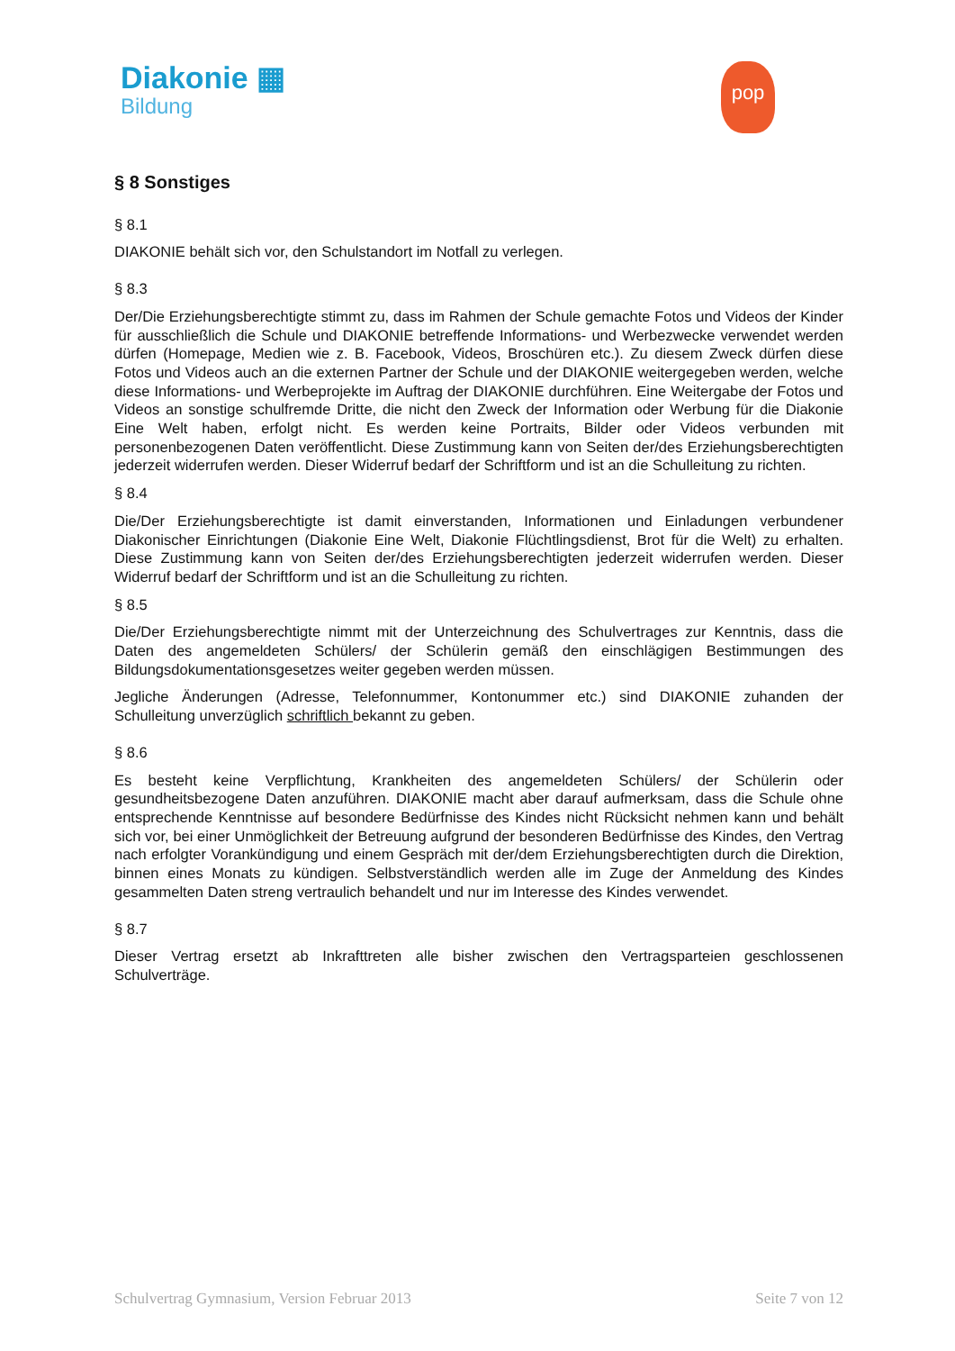Diakonie ▦
Bildung
pop
§ 8 Sonstiges
§ 8.1
DIAKONIE behält sich vor, den Schulstandort im Notfall zu verlegen.
§ 8.3
Der/Die Erziehungsberechtigte stimmt zu, dass im Rahmen der Schule gemachte Fotos und Videos der Kinder für ausschließlich die Schule und DIAKONIE betreffende Informations- und Werbezwecke verwendet werden dürfen (Homepage, Medien wie z. B. Facebook, Videos, Broschüren etc.). Zu diesem Zweck dürfen diese Fotos und Videos auch an die externen Partner der Schule und der DIAKONIE weitergegeben werden, welche diese Informations- und Werbeprojekte im Auftrag der DIAKONIE durchführen. Eine Weitergabe der Fotos und Videos an sonstige schulfremde Dritte, die nicht den Zweck der Information oder Werbung für die Diakonie Eine Welt haben, erfolgt nicht. Es werden keine Portraits, Bilder oder Videos verbunden mit personenbezogenen Daten veröffentlicht. Diese Zustimmung kann von Seiten der/des Erziehungsberechtigten jederzeit widerrufen werden. Dieser Widerruf bedarf der Schriftform und ist an die Schulleitung zu richten.
§ 8.4
Die/Der Erziehungsberechtigte ist damit einverstanden, Informationen und Einladungen verbundener Diakonischer Einrichtungen (Diakonie Eine Welt, Diakonie Flüchtlingsdienst, Brot für die Welt) zu erhalten. Diese Zustimmung kann von Seiten der/des Erziehungsberechtigten jederzeit widerrufen werden. Dieser Widerruf bedarf der Schriftform und ist an die Schulleitung zu richten.
§ 8.5
Die/Der Erziehungsberechtigte nimmt mit der Unterzeichnung des Schulvertrages zur Kenntnis, dass die Daten des angemeldeten Schülers/ der Schülerin gemäß den einschlägigen Bestimmungen des Bildungsdokumentationsgesetzes weiter gegeben werden müssen.
Jegliche Änderungen (Adresse, Telefonnummer, Kontonummer etc.) sind DIAKONIE zuhanden der Schulleitung unverzüglich schriftlich bekannt zu geben.
§ 8.6
Es besteht keine Verpflichtung, Krankheiten des angemeldeten Schülers/ der Schülerin oder gesundheitsbezogene Daten anzuführen. DIAKONIE macht aber darauf aufmerksam, dass die Schule ohne entsprechende Kenntnisse auf besondere Bedürfnisse des Kindes nicht Rücksicht nehmen kann und behält sich vor, bei einer Unmöglichkeit der Betreuung aufgrund der besonderen Bedürfnisse des Kindes, den Vertrag nach erfolgter Vorankündigung und einem Gespräch mit der/dem Erziehungsberechtigten durch die Direktion, binnen eines Monats zu kündigen. Selbstverständlich werden alle im Zuge der Anmeldung des Kindes gesammelten Daten streng vertraulich behandelt und nur im Interesse des Kindes verwendet.
§ 8.7
Dieser Vertrag ersetzt ab Inkrafttreten alle bisher zwischen den Vertragsparteien geschlossenen Schulverträge.
Schulvertrag Gymnasium, Version Februar 2013 Seite 7 von 12